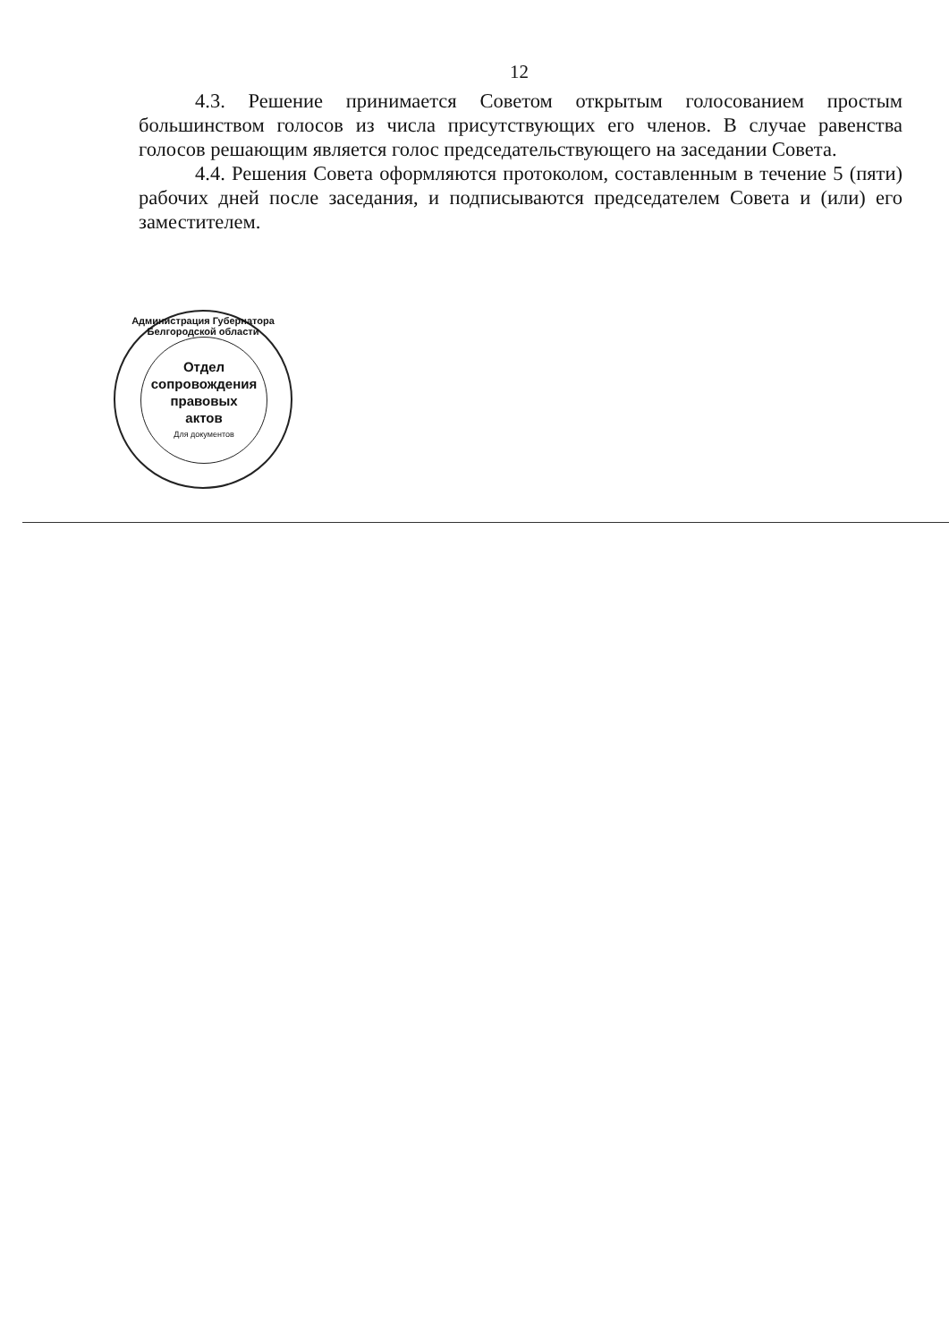12
4.3. Решение принимается Советом открытым голосованием простым большинством голосов из числа присутствующих его членов. В случае равенства голосов решающим является голос председательствующего на заседании Совета.
4.4. Решения Совета оформляются протоколом, составленным в течение 5 (пяти) рабочих дней после заседания, и подписываются председателем Совета и (или) его заместителем.
Администрация Губернатора Белгородской области
Отдел
сопровождения
правовых
актов
Для документов